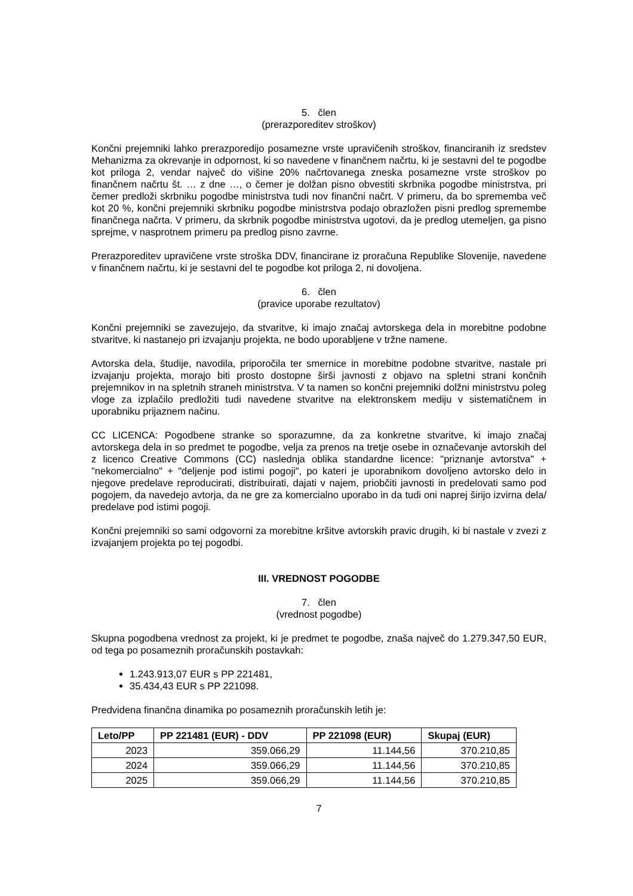5. člen
(prerazporeditev stroškov)
Končni prejemniki lahko prerazporedijo posamezne vrste upravičenih stroškov, financiranih iz sredstev Mehanizma za okrevanje in odpornost, ki so navedene v finančnem načrtu, ki je sestavni del te pogodbe kot priloga 2, vendar največ do višine 20% načrtovanega zneska posamezne vrste stroškov po finančnem načrtu št. … z dne …, o čemer je dolžan pisno obvestiti skrbnika pogodbe ministrstva, pri čemer predloži skrbniku pogodbe ministrstva tudi nov finančni načrt. V primeru, da bo sprememba več kot 20 %, končni prejemniki skrbniku pogodbe ministrstva podajo obrazložen pisni predlog spremembe finančnega načrta. V primeru, da skrbnik pogodbe ministrstva ugotovi, da je predlog utemeljen, ga pisno sprejme, v nasprotnem primeru pa predlog pisno zavrne.
Prerazporeditev upravičene vrste stroška DDV, financirane iz proračuna Republike Slovenije, navedene v finančnem načrtu, ki je sestavni del te pogodbe kot priloga 2, ni dovoljena.
6. člen
(pravice uporabe rezultatov)
Končni prejemniki se zavezujejo, da stvaritve, ki imajo značaj avtorskega dela in morebitne podobne stvaritve, ki nastanejo pri izvajanju projekta, ne bodo uporabljene v tržne namene.
Avtorska dela, študije, navodila, priporočila ter smernice in morebitne podobne stvaritve, nastale pri izvajanju projekta, morajo biti prosto dostopne širši javnosti z objavo na spletni strani končnih prejemnikov in na spletnih straneh ministrstva. V ta namen so končni prejemniki dolžni ministrstvu poleg vloge za izplačilo predložiti tudi navedene stvaritve na elektronskem mediju v sistematičnem in uporabniku prijaznem načinu.
CC LICENCA: Pogodbene stranke so sporazumne, da za konkretne stvaritve, ki imajo značaj avtorskega dela in so predmet te pogodbe, velja za prenos na tretje osebe in označevanje avtorskih del z licenco Creative Commons (CC) naslednja oblika standardne licence: "priznanje avtorstva" + "nekomercialno" + "deljenje pod istimi pogoji", po kateri je uporabnikom dovoljeno avtorsko delo in njegove predelave reproducirati, distribuirati, dajati v najem, priobčiti javnosti in predelovati samo pod pogojem, da navedejo avtorja, da ne gre za komercialno uporabo in da tudi oni naprej širijo izvirna dela/ predelave pod istimi pogoji.
Končni prejemniki so sami odgovorni za morebitne kršitve avtorskih pravic drugih, ki bi nastale v zvezi z izvajanjem projekta po tej pogodbi.
III. VREDNOST POGODBE
7. člen
(vrednost pogodbe)
Skupna pogodbena vrednost za projekt, ki je predmet te pogodbe, znaša največ do 1.279.347,50 EUR, od tega po posameznih proračunskih postavkah:
1.243.913,07 EUR s PP 221481,
35.434,43 EUR s PP 221098.
Predvidena finančna dinamika po posameznih proračunskih letih je:
| Leto/PP | PP 221481 (EUR) - DDV | PP 221098 (EUR) | Skupaj (EUR) |
| --- | --- | --- | --- |
| 2023 | 359.066,29 | 11.144,56 | 370.210,85 |
| 2024 | 359.066,29 | 11.144,56 | 370.210,85 |
| 2025 | 359.066,29 | 11.144,56 | 370.210,85 |
7